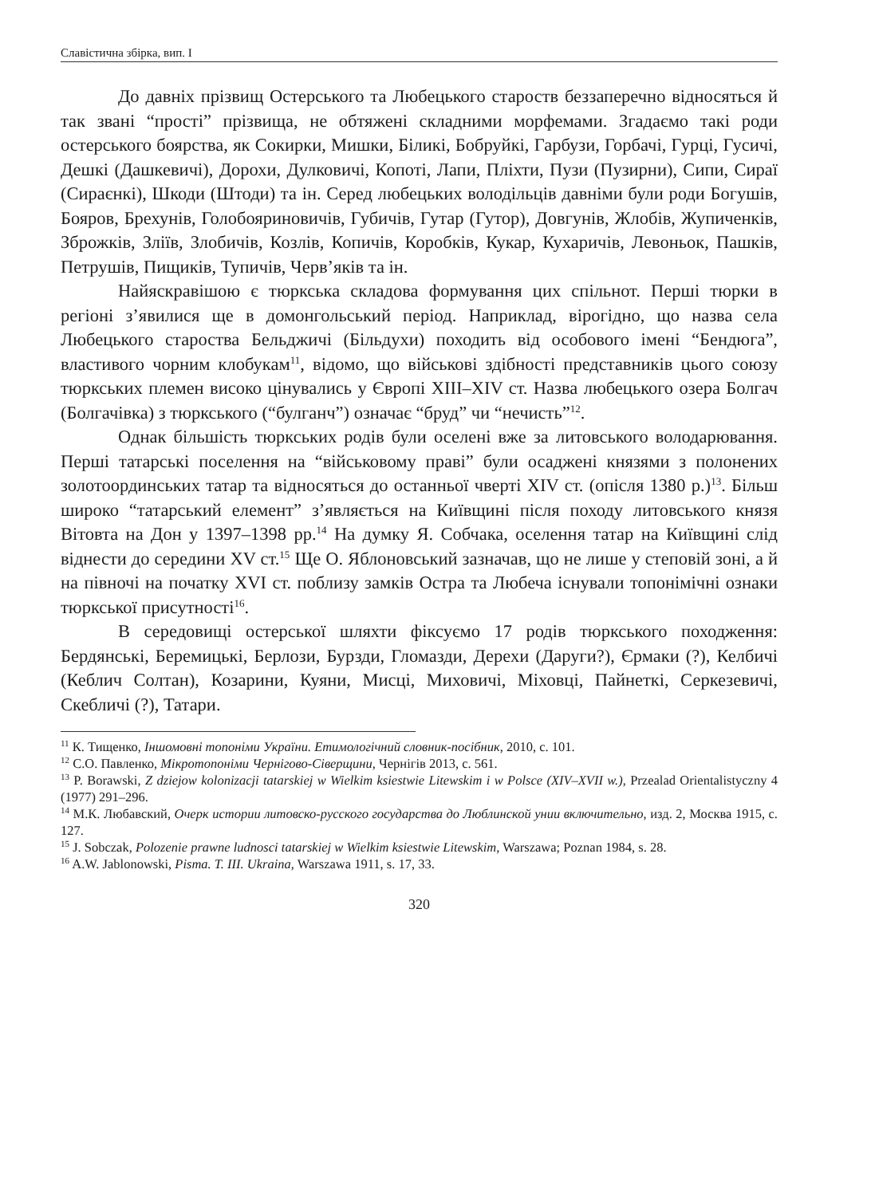Славістична збірка, вип. I
До давніх прізвищ Остерського та Любецького староств беззаперечно відносяться й так звані “прості” прізвища, не обтяжені складними морфемами. Згадаємо такі роди остерського боярства, як Сокирки, Мишки, Біликі, Бобруйкі, Гарбузи, Горбачі, Гурці, Гусичі, Дешкі (Дашкевичі), Дорохи, Дулковичі, Копоті, Лапи, Пліхти, Пузи (Пузирни), Сипи, Сираї (Сираєнкі), Шкоди (Штоди) та ін. Серед любецьких володільців давніми були роди Богушів, Бояров, Брехунів, Голобояриновичів, Губичів, Гутар (Гутор), Довгунів, Жлобів, Жупиченків, Зброжків, Зліїв, Злобичів, Козлів, Копичів, Коробків, Кукар, Кухаричів, Левоньок, Пашків, Петрушів, Пищиків, Тупичів, Черв’яків та ін.
Найяскравішою є тюркська складова формування цих спільнот. Перші тюрки в регіоні з’явилися ще в домонгольський період. Наприклад, вірогідно, що назва села Любецького староства Бельджичі (Більдухи) походить від особового імені “Бендюга”, властивого чорним клобукам<sup>11</sup>, відомо, що військові здібності представників цього союзу тюркських племен високо цінувались у Європі XIII–XIV ст. Назва любецького озера Болгач (Болгачівка) з тюркського (“булганч”) означає “бруд” чи “нечисть”<sup>12</sup>.
Однак більшість тюркських родів були оселені вже за литовського володарювання. Перші татарські поселення на “військовому праві” були осаджені князями з полонених золотоординських татар та відносяться до останньої чверті XIV ст. (опісля 1380 р.)<sup>13</sup>. Більш широко “татарський елемент” з’являється на Київщині після походу литовського князя Вітовта на Дон у 1397–1398 рр.<sup>14</sup> На думку Я. Собчака, оселення татар на Київщині слід віднести до середини XV ст.<sup>15</sup> Ще О. Яблоновський зазначав, що не лише у степовій зоні, а й на півночі на початку XVI ст. поблизу замків Остра та Любеча існували топонімічні ознаки тюркської присутності<sup>16</sup>.
В середовищі остерської шляхти фіксуємо 17 родів тюркського походження: Бердянські, Беремицькі, Берлози, Бурзди, Гломазди, Дерехи (Даруги?), Єрмаки (?), Келбичі (Кеблич Солтан), Козарини, Куяни, Мисці, Миховичі, Міховці, Пайнеткі, Серкезевичі, Скебличі (?), Татари.
<sup>11</sup> К. Тищенко, Іншомовні топоніми України. Етимологічний словник-посібник, 2010, с. 101.
<sup>12</sup> С.О. Павленко, Мікротопоніми Чернігово-Сіверщини, Чернігів 2013, с. 561.
<sup>13</sup> P. Borawski, Z dziejow kolonizacji tatarskiej w Wielkim ksiestwie Litewskim i w Polsce (XIV–XVII w.), Przealad Orientalistyczny 4 (1977) 291–296.
<sup>14</sup> М.К. Любавский, Очерк истории литовско-русского государства до Люблинской унии включительно, изд. 2, Москва 1915, с. 127.
<sup>15</sup> J. Sobczak, Polozenie prawne ludnosci tatarskiej w Wielkim ksiestwie Litewskim, Warszawa; Poznan 1984, s. 28.
<sup>16</sup> A.W. Jablonowski, Pisma. T. III. Ukraina, Warszawa 1911, s. 17, 33.
320